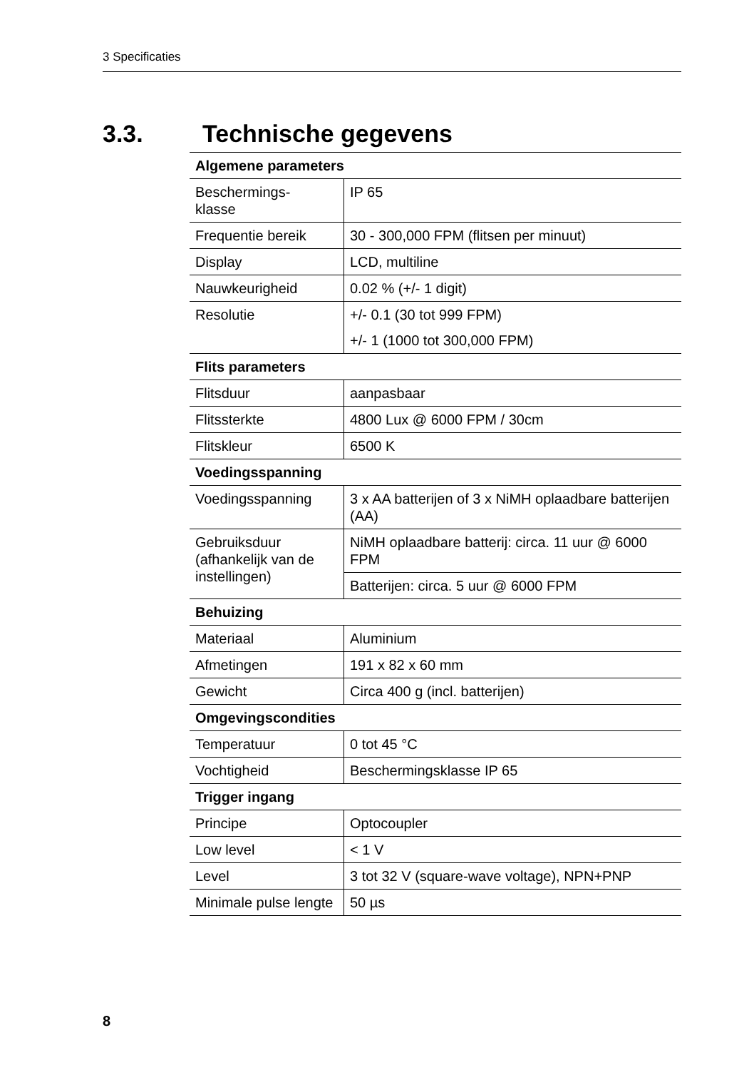3 Specificaties
3.3. Technische gegevens
| Algemene parameters | |
| --- | --- |
| Beschermings- klasse | IP 65 |
| Frequentie bereik | 30 - 300,000 FPM (flitsen per minuut) |
| Display | LCD, multiline |
| Nauwkeurigheid | 0.02 % (+/- 1 digit) |
| Resolutie | +/- 0.1 (30 tot 999 FPM) |
| | +/- 1 (1000 tot 300,000 FPM) |
| Flits parameters | |
| Flitsduur | aanpasbaar |
| Flitssterkte | 4800 Lux @ 6000 FPM / 30cm |
| Flitskleur | 6500 K |
| Voedingsspanning | |
| Voedingsspanning | 3 x AA batterijen of 3 x NiMH oplaadbare batterijen (AA) |
| Gebruiksduur (afhankelijk van de instellingen) | NiMH oplaadbare batterij: circa. 11 uur @ 6000 FPM |
| | Batterijen: circa. 5 uur @ 6000 FPM |
| Behuizing | |
| Materiaal | Aluminium |
| Afmetingen | 191 x 82 x 60 mm |
| Gewicht | Circa 400 g (incl. batterijen) |
| Omgevingscondities | |
| Temperatuur | 0 tot 45 °C |
| Vochtigheid | Beschermingsklasse IP 65 |
| Trigger ingang | |
| Principe | Optocoupler |
| Low level | < 1 V |
| Level | 3 tot 32 V (square-wave voltage), NPN+PNP |
| Minimale pulse lengte | 50 µs |
8